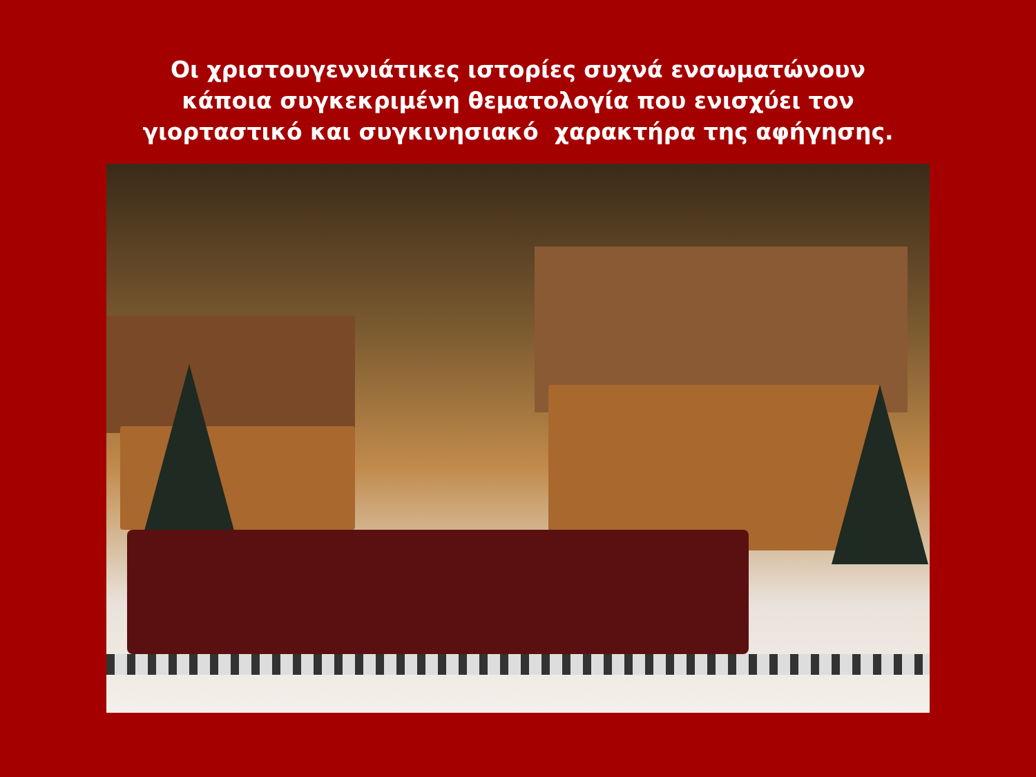Οι χριστουγεννιάτικες ιστορίες συχνά ενσωματώνουν κάποια συγκεκριμένη θεματολογία που ενισχύει τον γιορταστικό και συγκινησιακό χαρακτήρα της αφήγησης.